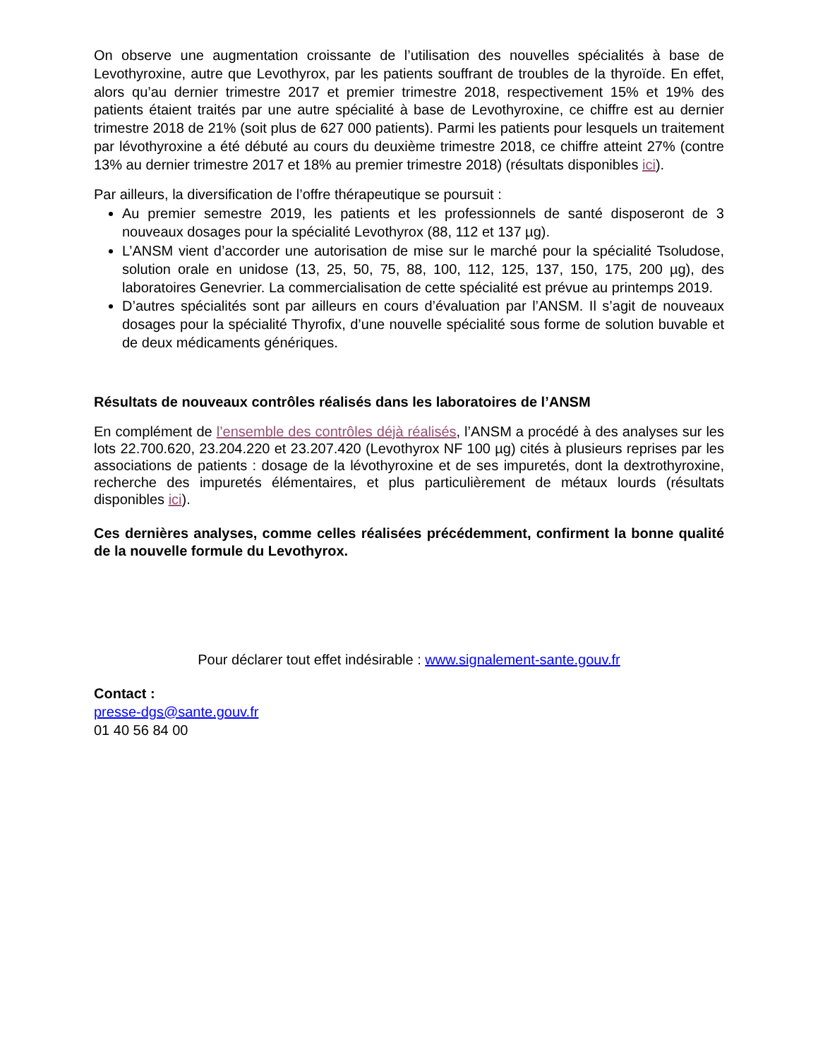On observe une augmentation croissante de l’utilisation des nouvelles spécialités à base de Levothyroxine, autre que Levothyrox, par les patients souffrant de troubles de la thyroïde. En effet, alors qu’au dernier trimestre 2017 et premier trimestre 2018, respectivement 15% et 19% des patients étaient traités par une autre spécialité à base de Levothyroxine, ce chiffre est au dernier trimestre 2018 de 21% (soit plus de 627 000 patients). Parmi les patients pour lesquels un traitement par lévothyroxine a été débuté au cours du deuxième trimestre 2018, ce chiffre atteint 27% (contre 13% au dernier trimestre 2017 et 18% au premier trimestre 2018) (résultats disponibles ici).
Par ailleurs, la diversification de l’offre thérapeutique se poursuit :
Au premier semestre 2019, les patients et les professionnels de santé disposeront de 3 nouveaux dosages pour la spécialité Levothyrox (88, 112 et 137 µg).
L’ANSM vient d’accorder une autorisation de mise sur le marché pour la spécialité Tsoludose, solution orale en unidose (13, 25, 50, 75, 88, 100, 112, 125, 137, 150, 175, 200 µg), des laboratoires Genevrier. La commercialisation de cette spécialité est prévue au printemps 2019.
D’autres spécialités sont par ailleurs en cours d’évaluation par l’ANSM. Il s’agit de nouveaux dosages pour la spécialité Thyrofix, d’une nouvelle spécialité sous forme de solution buvable et de deux médicaments génériques.
Résultats de nouveaux contrôles réalisés dans les laboratoires de l’ANSM
En complément de l’ensemble des contrôles déjà réalisés, l’ANSM a procédé à des analyses sur les lots 22.700.620, 23.204.220 et 23.207.420 (Levothyrox NF 100 µg) cités à plusieurs reprises par les associations de patients : dosage de la lévothyroxine et de ses impuretés, dont la dextrothyroxine, recherche des impuretés élémentaires, et plus particulièrement de métaux lourds (résultats disponibles ici).
Ces dernières analyses, comme celles réalisées précédemment, confirment la bonne qualité de la nouvelle formule du Levothyrox.
Pour déclarer tout effet indésirable : www.signalement-sante.gouv.fr
Contact :
presse-dgs@sante.gouv.fr
01 40 56 84 00